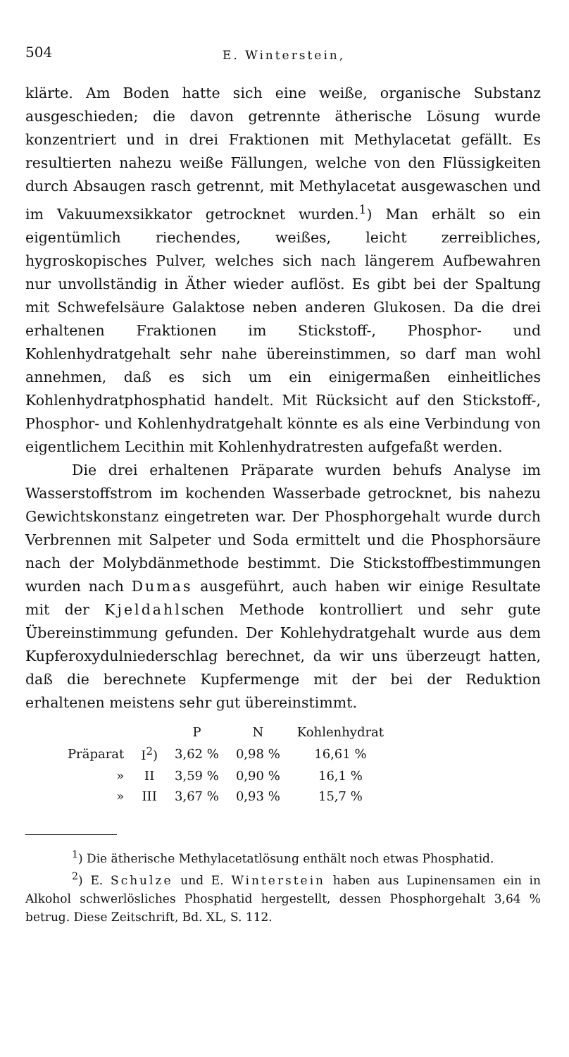504 E. Winterstein,
klärte. Am Boden hatte sich eine weiße, organische Substanz ausgeschieden; die davon getrennte ätherische Lösung wurde konzentriert und in drei Fraktionen mit Methylacetat gefällt. Es resultierten nahezu weiße Fällungen, welche von den Flüssigkeiten durch Absaugen rasch getrennt, mit Methylacetat ausgewaschen und im Vakuumexsikkator getrocknet wurden.<sup>1</sup>) Man erhält so ein eigentümlich riechendes, weißes, leicht zerreibliches, hygroskopisches Pulver, welches sich nach längerem Aufbewahren nur unvollständig in Äther wieder auflöst. Es gibt bei der Spaltung mit Schwefelsäure Galaktose neben anderen Glukosen. Da die drei erhaltenen Fraktionen im Stickstoff-, Phosphor- und Kohlenhydratgehalt sehr nahe übereinstimmen, so darf man wohl annehmen, daß es sich um ein einigermaßen einheitliches Kohlenhydratphosphatid handelt. Mit Rücksicht auf den Stickstoff-, Phosphor- und Kohlenhydratgehalt könnte es als eine Verbindung von eigentlichem Lecithin mit Kohlenhydratresten aufgefaßt werden.
Die drei erhaltenen Präparate wurden behufs Analyse im Wasserstoffstrom im kochenden Wasserbade getrocknet, bis nahezu Gewichtskonstanz eingetreten war. Der Phosphorgehalt wurde durch Verbrennen mit Salpeter und Soda ermittelt und die Phosphorsäure nach der Molybdänmethode bestimmt. Die Stickstoffbestimmungen wurden nach Dumas ausgeführt, auch haben wir einige Resultate mit der Kjeldahlschen Methode kontrolliert und sehr gute Übereinstimmung gefunden. Der Kohlehydratgehalt wurde aus dem Kupferoxydulniederschlag berechnet, da wir uns überzeugt hatten, daß die berechnete Kupfermenge mit der bei der Reduktion erhaltenen meistens sehr gut übereinstimmt.
| | | P | N | Kohlenhydrat |
| --- | --- | --- | --- | --- |
| Präparat | I<sup>2</sup>) | 3,62 % | 0,98 % | 16,61 % |
| » | II | 3,59 % | 0,90 % | 16,1 % |
| » | III | 3,67 % | 0,93 % | 15,7 % |
<sup>1</sup>) Die ätherische Methylacetatlösung enthält noch etwas Phosphatid.
<sup>2</sup>) E. Schulze und E. Winterstein haben aus Lupinensamen ein in Alkohol schwerlösliches Phosphatid hergestellt, dessen Phosphorgehalt 3,64 % betrug. Diese Zeitschrift, Bd. XL, S. 112.